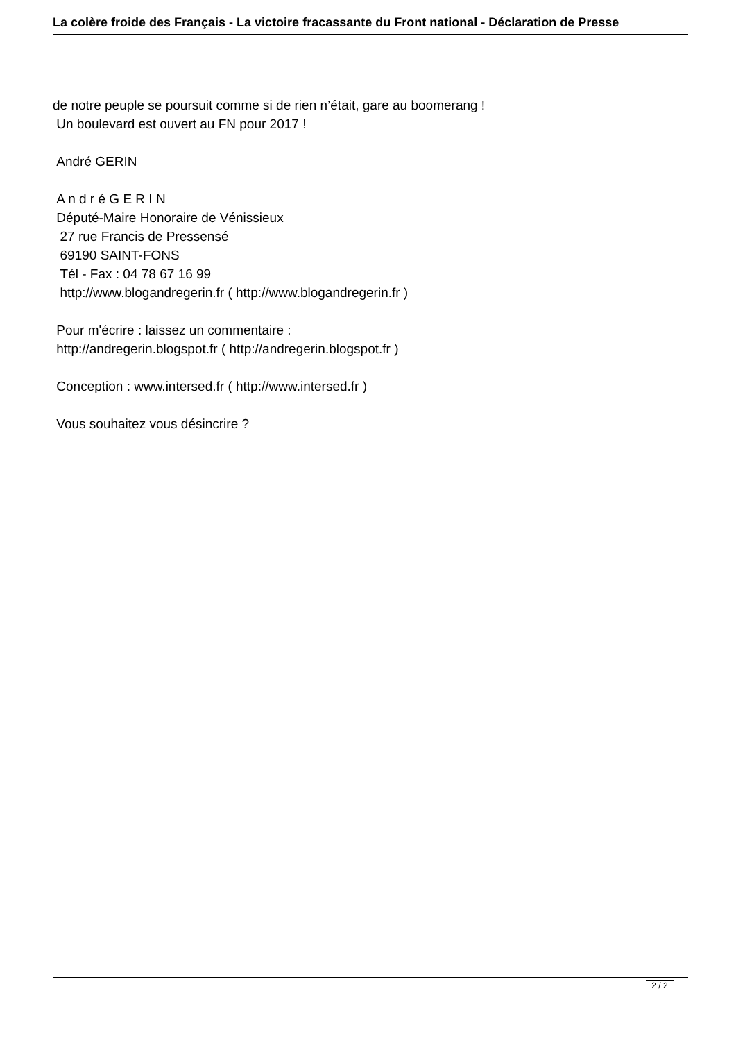La colère froide des Français - La victoire fracassante du Front national - Déclaration de Presse
de notre peuple se poursuit comme si de rien n’était, gare au boomerang !
Un boulevard est ouvert au FN pour 2017 !
André GERIN
A n d r é G E R I N
Député-Maire Honoraire de Vénissieux
27 rue Francis de Pressensé
69190 SAINT-FONS
Tél - Fax : 04 78 67 16 99
http://www.blogandregerin.fr ( http://www.blogandregerin.fr )
Pour m'écrire : laissez un commentaire :
http://andregerin.blogspot.fr ( http://andregerin.blogspot.fr )
Conception : www.intersed.fr ( http://www.intersed.fr )
Vous souhaitez vous désincrire ?
2 / 2